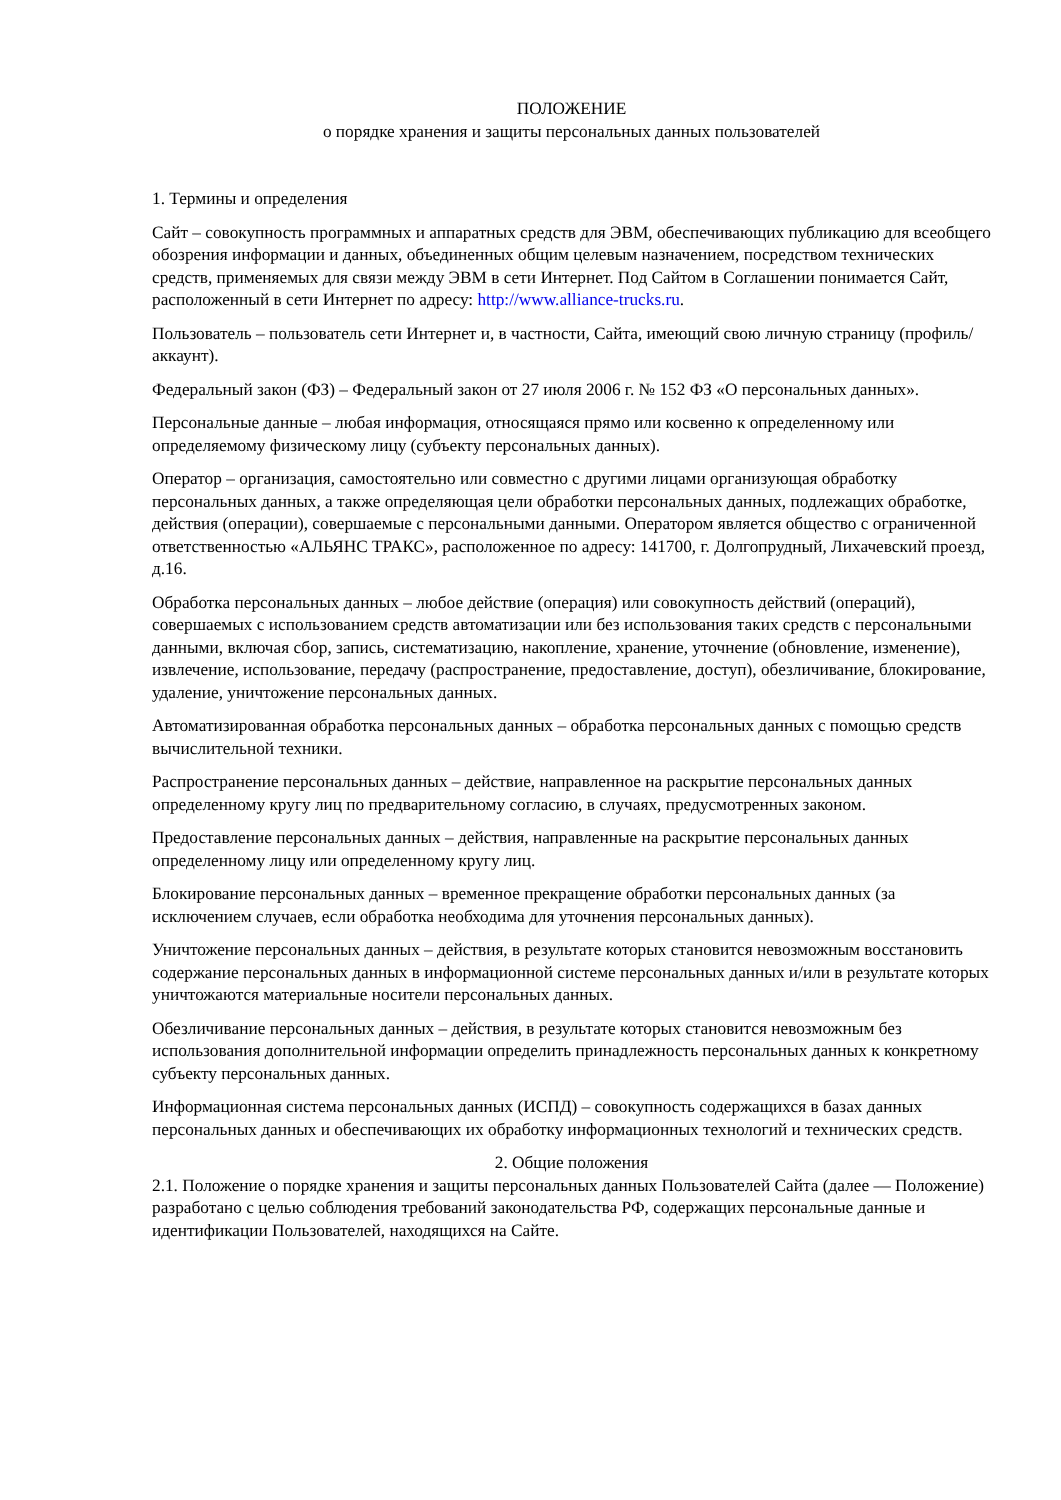ПОЛОЖЕНИЕ
о порядке хранения и защиты персональных данных пользователей
1. Термины и определения
Сайт – совокупность программных и аппаратных средств для ЭВМ, обеспечивающих публикацию для всеобщего обозрения информации и данных, объединенных общим целевым назначением, посредством технических средств, применяемых для связи между ЭВМ в сети Интернет. Под Сайтом в Соглашении понимается Сайт, расположенный в сети Интернет по адресу: http://www.alliance-trucks.ru.
Пользователь – пользователь сети Интернет и, в частности, Сайта, имеющий свою личную страницу (профиль/аккаунт).
Федеральный закон (ФЗ) – Федеральный закон от 27 июля 2006 г. № 152 ФЗ «О персональных данных».
Персональные данные – любая информация, относящаяся прямо или косвенно к определенному или определяемому физическому лицу (субъекту персональных данных).
Оператор – организация, самостоятельно или совместно с другими лицами организующая обработку персональных данных, а также определяющая цели обработки персональных данных, подлежащих обработке, действия (операции), совершаемые с персональными данными. Оператором является общество с ограниченной ответственностью «АЛЬЯНС ТРАКС», расположенное по адресу: 141700, г. Долгопрудный, Лихачевский проезд, д.16.
Обработка персональных данных – любое действие (операция) или совокупность действий (операций), совершаемых с использованием средств автоматизации или без использования таких средств с персональными данными, включая сбор, запись, систематизацию, накопление, хранение, уточнение (обновление, изменение), извлечение, использование, передачу (распространение, предоставление, доступ), обезличивание, блокирование, удаление, уничтожение персональных данных.
Автоматизированная обработка персональных данных – обработка персональных данных с помощью средств вычислительной техники.
Распространение персональных данных – действие, направленное на раскрытие персональных данных определенному кругу лиц по предварительному согласию, в случаях, предусмотренных законом.
Предоставление персональных данных – действия, направленные на раскрытие персональных данных определенному лицу или определенному кругу лиц.
Блокирование персональных данных – временное прекращение обработки персональных данных (за исключением случаев, если обработка необходима для уточнения персональных данных).
Уничтожение персональных данных – действия, в результате которых становится невозможным восстановить содержание персональных данных в информационной системе персональных данных и/или в результате которых уничтожаются материальные носители персональных данных.
Обезличивание персональных данных – действия, в результате которых становится невозможным без использования дополнительной информации определить принадлежность персональных данных к конкретному субъекту персональных данных.
Информационная система персональных данных (ИСПД) – совокупность содержащихся в базах данных персональных данных и обеспечивающих их обработку информационных технологий и технических средств.
2. Общие положения
2.1. Положение о порядке хранения и защиты персональных данных Пользователей Сайта (далее — Положение) разработано с целью соблюдения требований законодательства РФ, содержащих персональные данные и идентификации Пользователей, находящихся на Сайте.